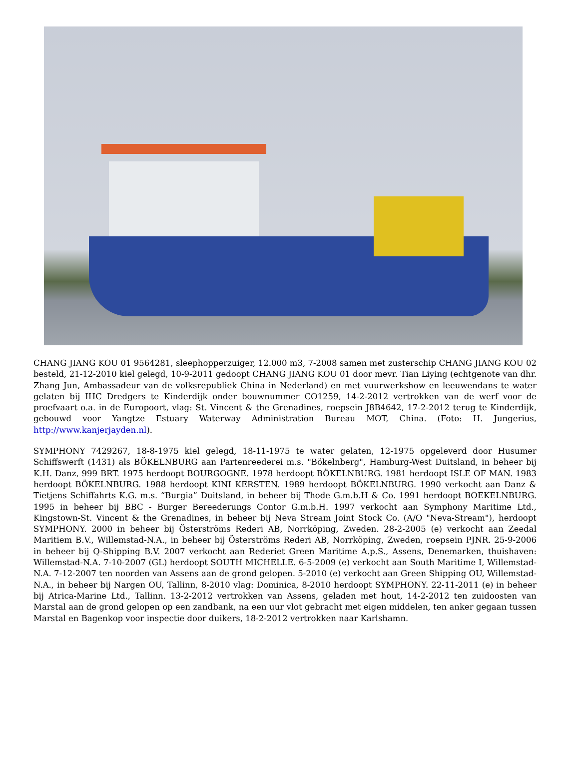CHANG JIANG KOU 01 9564281, sleephopperzuiger, 12.000 m3, 7-2008 samen met zusterschip CHANG JIANG KOU 02 besteld, 21-12-2010 kiel gelegd, 10-9-2011 gedoopt CHANG JIANG KOU 01 door mevr. Tian Liying (echtgenote van dhr. Zhang Jun, Ambassadeur van de volksrepubliek China in Nederland) en met vuurwerkshow en leeuwendans te water gelaten bij IHC Dredgers te Kinderdijk onder bouwnummer CO1259, 14-2-2012 vertrokken van de werf voor de proefvaart o.a. in de Europoort, vlag: St. Vincent & the Grenadines, roepsein J8B4642, 17-2-2012 terug te Kinderdijk, gebouwd voor Yangtze Estuary Waterway Administration Bureau MOT, China. (Foto: H. Jungerius, http://www.kanjerjayden.nl).
SYMPHONY 7429267, 18-8-1975 kiel gelegd, 18-11-1975 te water gelaten, 12-1975 opgeleverd door Husumer Schiffswerft (1431) als BÖKELNBURG aan Partenreederei m.s. "Bökelnberg", Hamburg-West Duitsland, in beheer bij K.H. Danz, 999 BRT. 1975 herdoopt BOURGOGNE. 1978 herdoopt BÖKELNBURG. 1981 herdoopt ISLE OF MAN. 1983 herdoopt BÖKELNBURG. 1988 herdoopt KINI KERSTEN. 1989 herdoopt BÖKELNBURG. 1990 verkocht aan Danz & Tietjens Schiffahrts K.G. m.s. “Burgia” Duitsland, in beheer bij Thode G.m.b.H & Co. 1991 herdoopt BOEKELNBURG. 1995 in beheer bij BBC - Burger Bereederungs Contor G.m.b.H. 1997 verkocht aan Symphony Maritime Ltd., Kingstown-St. Vincent & the Grenadines, in beheer bij Neva Stream Joint Stock Co. (A/O "Neva-Stream"), herdoopt SYMPHONY. 2000 in beheer bij Österströms Rederi AB, Norrköping, Zweden. 28-2-2005 (e) verkocht aan Zeedal Maritiem B.V., Willemstad-N.A., in beheer bij Österströms Rederi AB, Norrköping, Zweden, roepsein PJNR. 25-9-2006 in beheer bij Q-Shipping B.V. 2007 verkocht aan Rederiet Green Maritime A.p.S., Assens, Denemarken, thuishaven: Willemstad-N.A. 7-10-2007 (GL) herdoopt SOUTH MICHELLE. 6-5-2009 (e) verkocht aan South Maritime I, Willemstad-N.A. 7-12-2007 ten noorden van Assens aan de grond gelopen. 5-2010 (e) verkocht aan Green Shipping OU, Willemstad-N.A., in beheer bij Nargen OU, Tallinn, 8-2010 vlag: Dominica, 8-2010 herdoopt SYMPHONY. 22-11-2011 (e) in beheer bij Atrica-Marine Ltd., Tallinn. 13-2-2012 vertrokken van Assens, geladen met hout, 14-2-2012 ten zuidoosten van Marstal aan de grond gelopen op een zandbank, na een uur vlot gebracht met eigen middelen, ten anker gegaan tussen Marstal en Bagenkop voor inspectie door duikers, 18-2-2012 vertrokken naar Karlshamn.